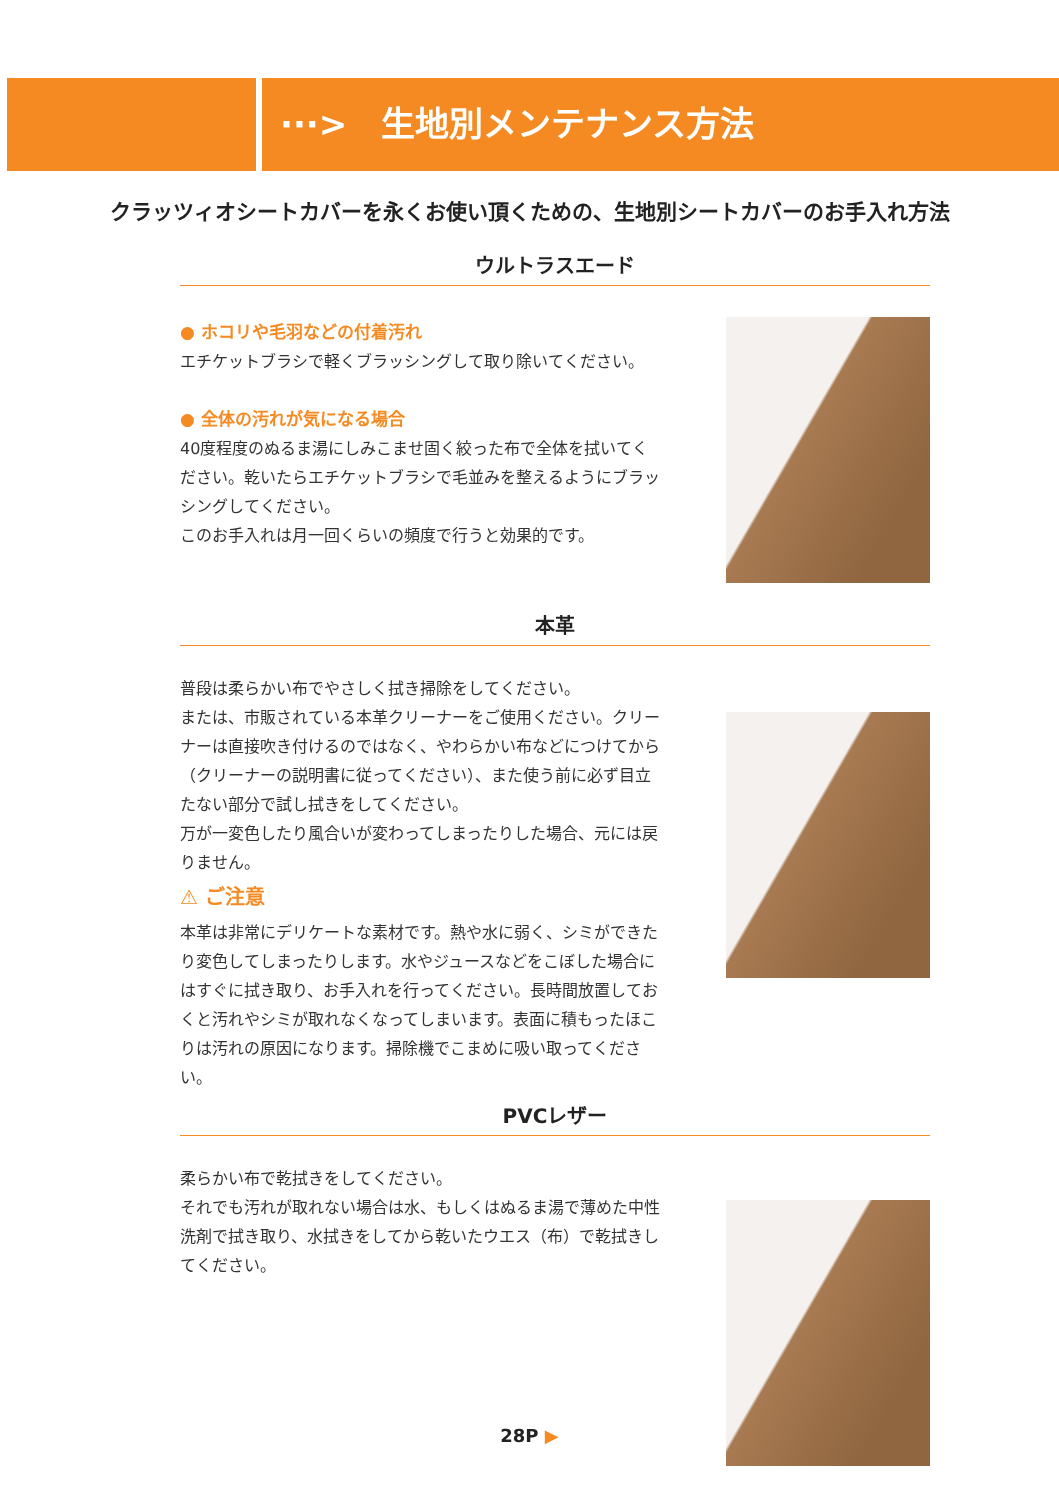···>　生地別メンテナンス方法
クラッツィオシートカバーを永くお使い頂くための、生地別シートカバーのお手入れ方法
ウルトラスエード
● ホコリや毛羽などの付着汚れ
エチケットブラシで軽くブラッシングして取り除いてください。
● 全体の汚れが気になる場合
40度程度のぬるま湯にしみこませ固く絞った布で全体を拭いてください。乾いたらエチケットブラシで毛並みを整えるようにブラッシングしてください。
このお手入れは月一回くらいの頻度で行うと効果的です。
本革
普段は柔らかい布でやさしく拭き掃除をしてください。
または、市販されている本革クリーナーをご使用ください。クリーナーは直接吹き付けるのではなく、やわらかい布などにつけてから（クリーナーの説明書に従ってください）、また使う前に必ず目立たない部分で試し拭きをしてください。
万が一変色したり風合いが変わってしまったりした場合、元には戻りません。
⚠ ご注意
本革は非常にデリケートな素材です。熱や水に弱く、シミができたり変色してしまったりします。水やジュースなどをこぼした場合にはすぐに拭き取り、お手入れを行ってください。長時間放置しておくと汚れやシミが取れなくなってしまいます。表面に積もったほこりは汚れの原因になります。掃除機でこまめに吸い取ってください。
PVCレザー
柔らかい布で乾拭きをしてください。
それでも汚れが取れない場合は水、もしくはぬるま湯で薄めた中性洗剤で拭き取り、水拭きをしてから乾いたウエス（布）で乾拭きしてください。
28P ▶